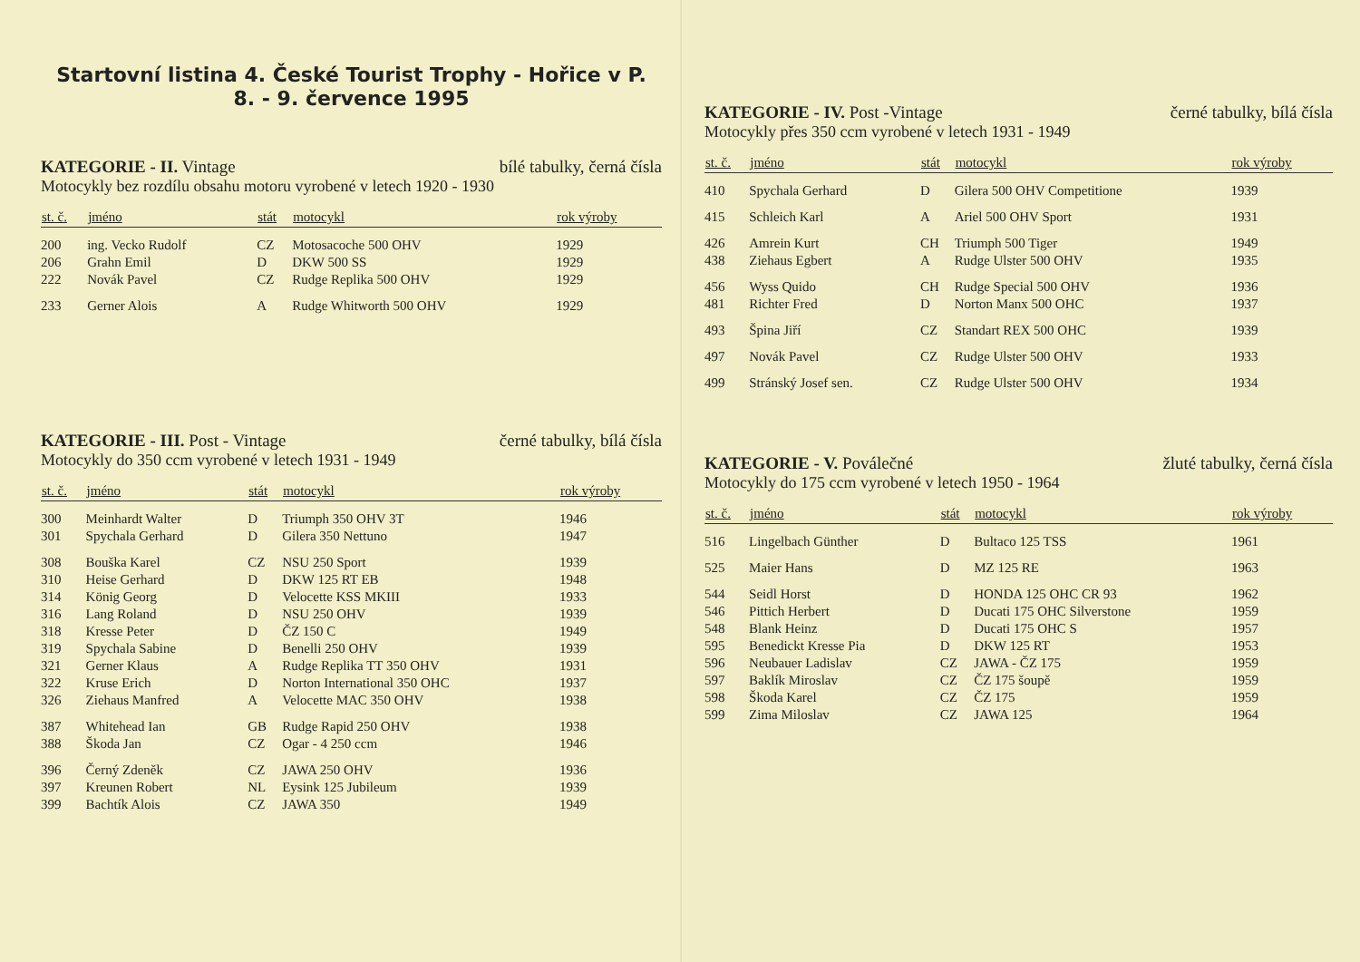Startovní listina 4. České Tourist Trophy - Hořice v P.
8. - 9. července 1995
KATEGORIE - II. Vintage bílé tabulky, černá čísla
Motocykly bez rozdílu obsahu motoru vyrobené v letech 1920 - 1930
| st. č. | jméno | stát | motocykl | rok výroby |
| --- | --- | --- | --- | --- |
| 200 | ing. Vecko Rudolf | CZ | Motosacoche 500 OHV | 1929 |
| 206 | Grahn Emil | D | DKW 500 SS | 1929 |
| 222 | Novák Pavel | CZ | Rudge Replika 500 OHV | 1929 |
| 233 | Gerner Alois | A | Rudge Whitworth 500 OHV | 1929 |
KATEGORIE - III. Post - Vintage černé tabulky, bílá čísla
Motocykly do 350 ccm vyrobené v letech 1931 - 1949
| st. č. | jméno | stát | motocykl | rok výroby |
| --- | --- | --- | --- | --- |
| 300 | Meinhardt Walter | D | Triumph 350 OHV 3T | 1946 |
| 301 | Spychala Gerhard | D | Gilera 350 Nettuno | 1947 |
| 308 | Bouška Karel | CZ | NSU 250 Sport | 1939 |
| 310 | Heise Gerhard | D | DKW 125 RT EB | 1948 |
| 314 | König Georg | D | Velocette KSS MKIII | 1933 |
| 316 | Lang Roland | D | NSU 250 OHV | 1939 |
| 318 | Kresse Peter | D | ČZ 150 C | 1949 |
| 319 | Spychala Sabine | D | Benelli 250 OHV | 1939 |
| 321 | Gerner Klaus | A | Rudge Replika TT 350 OHV | 1931 |
| 322 | Kruse Erich | D | Norton International 350 OHC | 1937 |
| 326 | Ziehaus Manfred | A | Velocette MAC 350 OHV | 1938 |
| 387 | Whitehead Ian | GB | Rudge Rapid 250 OHV | 1938 |
| 388 | Škoda Jan | CZ | Ogar - 4 250 ccm | 1946 |
| 396 | Černý Zdeněk | CZ | JAWA 250 OHV | 1936 |
| 397 | Kreunen Robert | NL | Eysink 125 Jubileum | 1939 |
| 399 | Bachtík Alois | CZ | JAWA 350 | 1949 |
KATEGORIE - IV. Post -Vintage černé tabulky, bílá čísla
Motocykly přes 350 ccm vyrobené v letech 1931 - 1949
| st. č. | jméno | stát | motocykl | rok výroby |
| --- | --- | --- | --- | --- |
| 410 | Spychala Gerhard | D | Gilera 500 OHV Competitione | 1939 |
| 415 | Schleich Karl | A | Ariel 500 OHV Sport | 1931 |
| 426 | Amrein Kurt | CH | Triumph 500 Tiger | 1949 |
| 438 | Ziehaus Egbert | A | Rudge Ulster 500 OHV | 1935 |
| 456 | Wyss Quido | CH | Rudge Special 500 OHV | 1936 |
| 481 | Richter Fred | D | Norton Manx 500 OHC | 1937 |
| 493 | Špina Jiří | CZ | Standart REX 500 OHC | 1939 |
| 497 | Novák Pavel | CZ | Rudge Ulster 500 OHV | 1933 |
| 499 | Stránský Josef sen. | CZ | Rudge Ulster 500 OHV | 1934 |
KATEGORIE - V. Poválečné žluté tabulky, černá čísla
Motocykly do 175 ccm vyrobené v letech 1950 - 1964
| st. č. | jméno | stát | motocykl | rok výroby |
| --- | --- | --- | --- | --- |
| 516 | Lingelbach Günther | D | Bultaco 125 TSS | 1961 |
| 525 | Maier Hans | D | MZ 125 RE | 1963 |
| 544 | Seidl Horst | D | HONDA 125 OHC CR 93 | 1962 |
| 546 | Pittich Herbert | D | Ducati 175 OHC Silverstone | 1959 |
| 548 | Blank Heinz | D | Ducati 175 OHC S | 1957 |
| 595 | Benedickt Kresse Pia | D | DKW 125 RT | 1953 |
| 596 | Neubauer Ladislav | CZ | JAWA - ČZ 175 | 1959 |
| 597 | Baklík Miroslav | CZ | ČZ 175 šoupě | 1959 |
| 598 | Škoda Karel | CZ | ČZ 175 | 1959 |
| 599 | Zima Miloslav | CZ | JAWA 125 | 1964 |